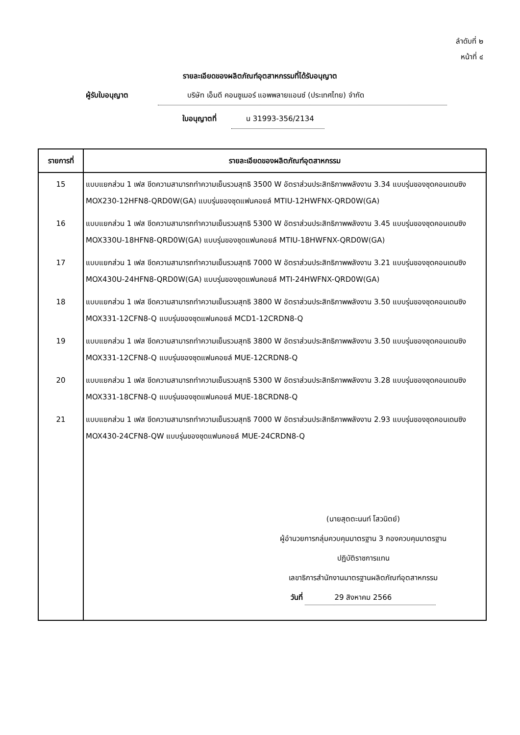ลำดับที่ ๒
หน้าที่ ๔
รายละเอียดของผลิตภัณฑ์อุตสาหกรรมที่ได้รับอนุญาต
ผู้รับใบอนุญาต บริษัท เอ็มดี คอนซูเมอร์ แอพพลายแอนซ์ (ประเทศไทย) จำกัด
ใบอนุญาตที่ น 31993-356/2134
| รายการที่ | รายละเอียดของผลิตภัณฑ์อุตสาหกรรม |
| --- | --- |
| 15 | แบบแยกส่วน 1 เฟส ขีดความสามารถทำความเย็นรวมสุทธิ 3500 W อัตราส่วนประสิทธิภาพพลังงาน 3.34 แบบรุ่นของชุดคอนเดนซิง MOX230-12HFN8-QRD0W(GA) แบบรุ่นของชุดแฟนคอยล์ MTIU-12HWFNX-QRD0W(GA) |
| 16 | แบบแยกส่วน 1 เฟส ขีดความสามารถทำความเย็นรวมสุทธิ 5300 W อัตราส่วนประสิทธิภาพพลังงาน 3.45 แบบรุ่นของชุดคอนเดนซิง MOX330U-18HFN8-QRD0W(GA) แบบรุ่นของชุดแฟนคอยล์ MTIU-18HWFNX-QRD0W(GA) |
| 17 | แบบแยกส่วน 1 เฟส ขีดความสามารถทำความเย็นรวมสุทธิ 7000 W อัตราส่วนประสิทธิภาพพลังงาน 3.21 แบบรุ่นของชุดคอนเดนซิง MOX430U-24HFN8-QRD0W(GA) แบบรุ่นของชุดแฟนคอยล์ MTI-24HWFNX-QRD0W(GA) |
| 18 | แบบแยกส่วน 1 เฟส ขีดความสามารถทำความเย็นรวมสุทธิ 3800 W อัตราส่วนประสิทธิภาพพลังงาน 3.50 แบบรุ่นของชุดคอนเดนซิง MOX331-12CFN8-Q แบบรุ่นของชุดแฟนคอยล์ MCD1-12CRDN8-Q |
| 19 | แบบแยกส่วน 1 เฟส ขีดความสามารถทำความเย็นรวมสุทธิ 3800 W อัตราส่วนประสิทธิภาพพลังงาน 3.50 แบบรุ่นของชุดคอนเดนซิง MOX331-12CFN8-Q แบบรุ่นของชุดแฟนคอยล์ MUE-12CRDN8-Q |
| 20 | แบบแยกส่วน 1 เฟส ขีดความสามารถทำความเย็นรวมสุทธิ 5300 W อัตราส่วนประสิทธิภาพพลังงาน 3.28 แบบรุ่นของชุดคอนเดนซิง MOX331-18CFN8-Q แบบรุ่นของชุดแฟนคอยล์ MUE-18CRDN8-Q |
| 21 | แบบแยกส่วน 1 เฟส ขีดความสามารถทำความเย็นรวมสุทธิ 7000 W อัตราส่วนประสิทธิภาพพลังงาน 2.93 แบบรุ่นของชุดคอนเดนซิง MOX430-24CFN8-QW แบบรุ่นของชุดแฟนคอยล์ MUE-24CRDN8-Q |
| | (นายสุตตะนนท์ โสวนิตย์) ผู้อำนวยการกลุ่มควบคุมมาตรฐาน 3 กองควบคุมมาตรฐาน ปฏิบัติราชการแทน เลขาธิการสำนักงานมาตรฐานผลิตภัณฑ์อุตสาหกรรม วันที่ 29 สิงหาคม 2566 |